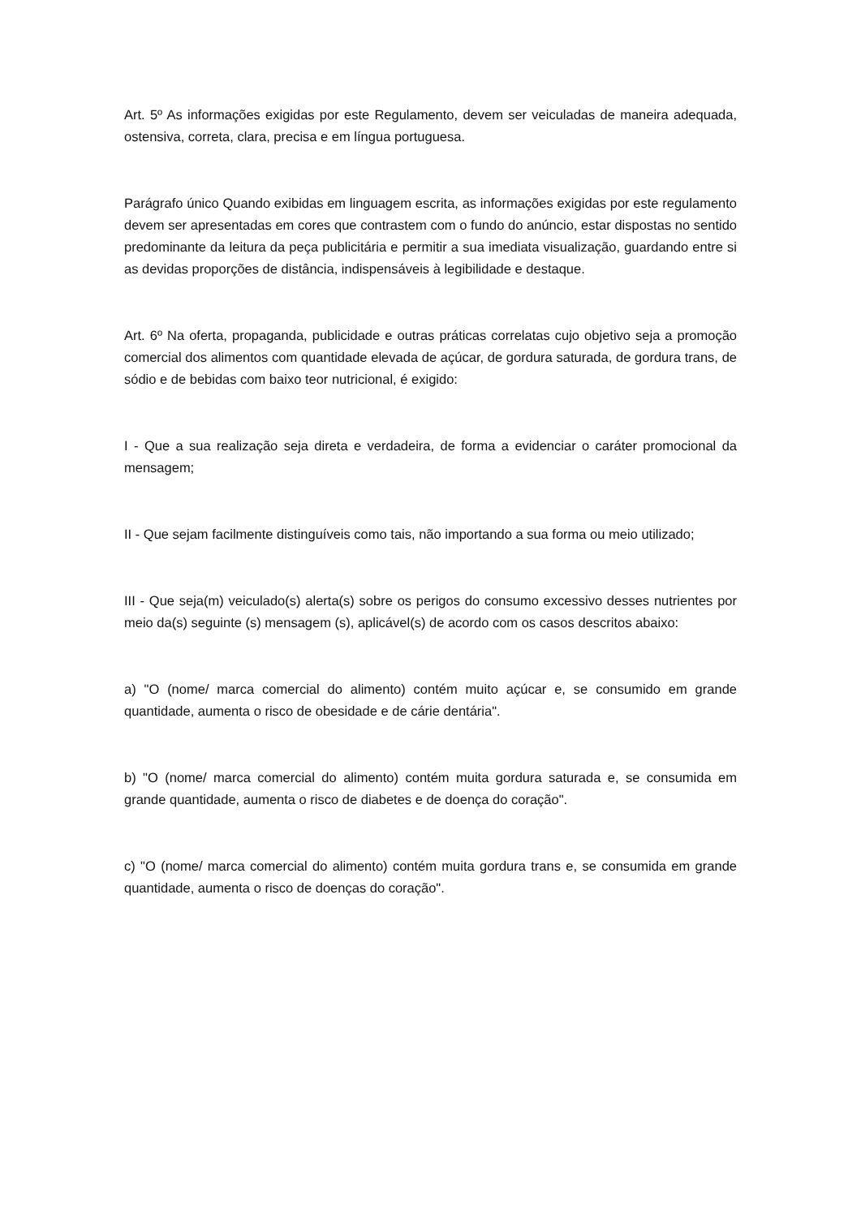Art. 5º As informações exigidas por este Regulamento, devem ser veiculadas de maneira adequada, ostensiva, correta, clara, precisa e em língua portuguesa.
Parágrafo único Quando exibidas em linguagem escrita, as informações exigidas por este regulamento devem ser apresentadas em cores que contrastem com o fundo do anúncio, estar dispostas no sentido predominante da leitura da peça publicitária e permitir a sua imediata visualização, guardando entre si as devidas proporções de distância, indispensáveis à legibilidade e destaque.
Art. 6º Na oferta, propaganda, publicidade e outras práticas correlatas cujo objetivo seja a promoção comercial dos alimentos com quantidade elevada de açúcar, de gordura saturada, de gordura trans, de sódio e de bebidas com baixo teor nutricional, é exigido:
I - Que a sua realização seja direta e verdadeira, de forma a evidenciar o caráter promocional da mensagem;
II - Que sejam facilmente distinguíveis como tais, não importando a sua forma ou meio utilizado;
III - Que seja(m) veiculado(s) alerta(s) sobre os perigos do consumo excessivo desses nutrientes por meio da(s) seguinte (s) mensagem (s), aplicável(s) de acordo com os casos descritos abaixo:
a) "O (nome/ marca comercial do alimento) contém muito açúcar e, se consumido em grande quantidade, aumenta o risco de obesidade e de cárie dentária".
b) "O (nome/ marca comercial do alimento) contém muita gordura saturada e, se consumida em grande quantidade, aumenta o risco de diabetes e de doença do coração".
c) "O (nome/ marca comercial do alimento) contém muita gordura trans e, se consumida em grande quantidade, aumenta o risco de doenças do coração".